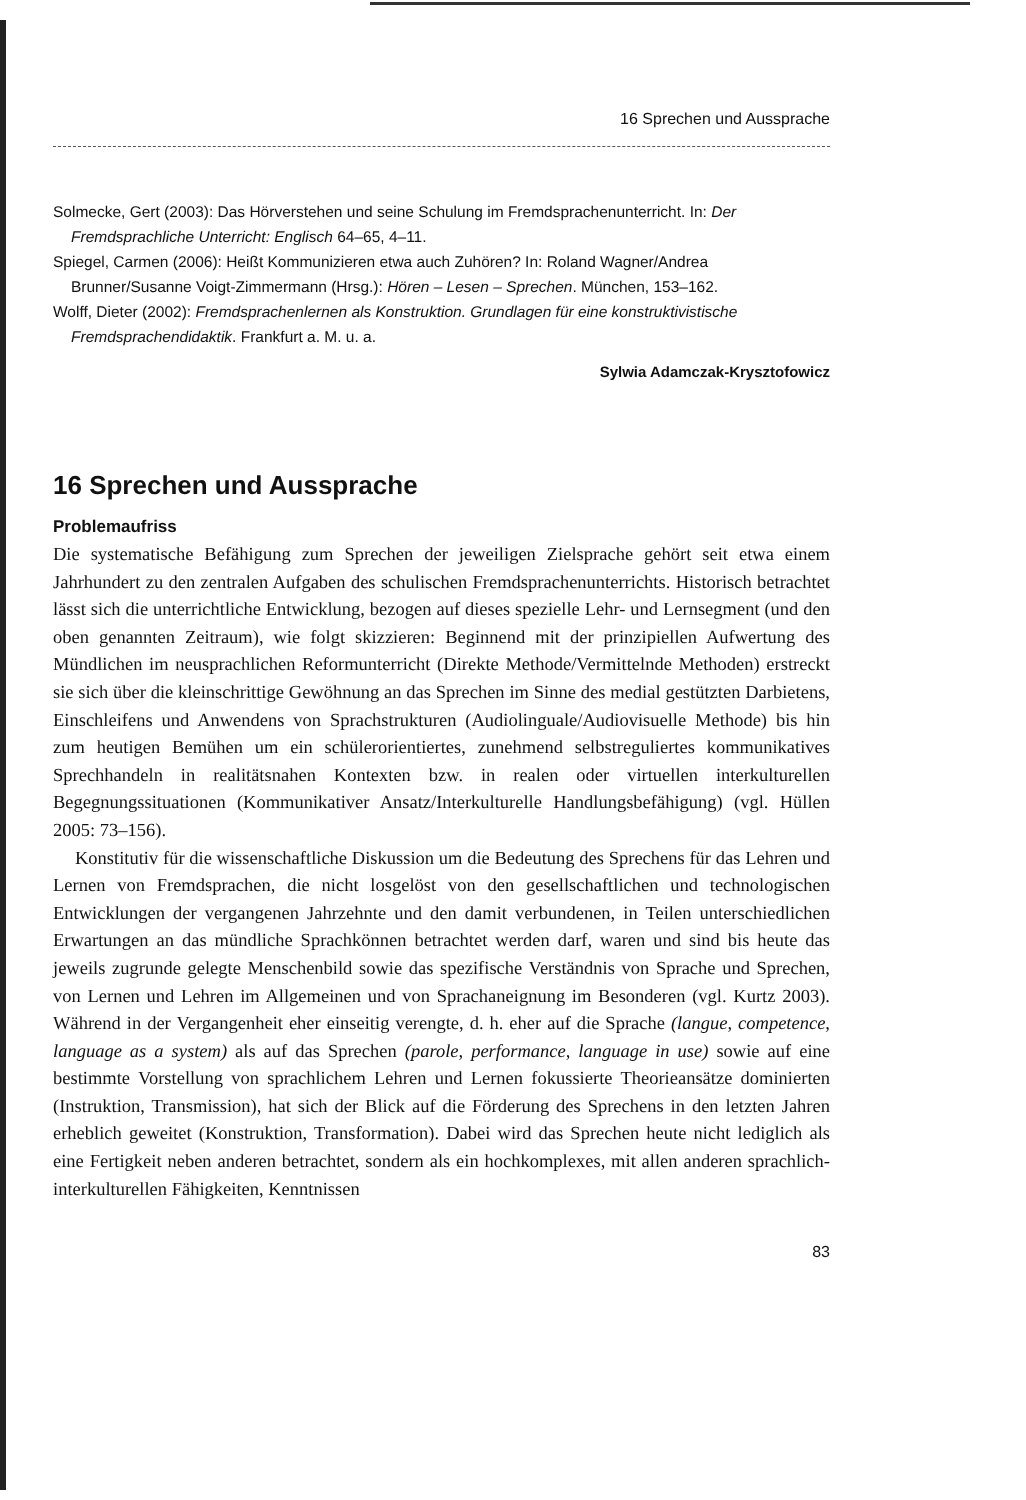16 Sprechen und Aussprache
Solmecke, Gert (2003): Das Hörverstehen und seine Schulung im Fremdsprachenunterricht. In: Der Fremdsprachliche Unterricht: Englisch 64–65, 4–11.
Spiegel, Carmen (2006): Heißt Kommunizieren etwa auch Zuhören? In: Roland Wagner/Andrea Brunner/Susanne Voigt-Zimmermann (Hrsg.): Hören – Lesen – Sprechen. München, 153–162.
Wolff, Dieter (2002): Fremdsprachenlernen als Konstruktion. Grundlagen für eine konstruktivistische Fremdsprachendidaktik. Frankfurt a. M. u. a.
Sylwia Adamczak-Krysztofowicz
16 Sprechen und Aussprache
Problemaufriss
Die systematische Befähigung zum Sprechen der jeweiligen Zielsprache gehört seit etwa einem Jahrhundert zu den zentralen Aufgaben des schulischen Fremdsprachenunterrichts. Historisch betrachtet lässt sich die unterrichtliche Entwicklung, bezogen auf dieses spezielle Lehr- und Lernsegment (und den oben genannten Zeitraum), wie folgt skizzieren: Beginnend mit der prinzipiellen Aufwertung des Mündlichen im neusprachlichen Reformunterricht (Direkte Methode/Vermittelnde Methoden) erstreckt sie sich über die kleinschrittige Gewöhnung an das Sprechen im Sinne des medial gestützten Darbietens, Einschleifens und Anwendens von Sprachstrukturen (Audiolinguale/Audiovisuelle Methode) bis hin zum heutigen Bemühen um ein schülerorientiertes, zunehmend selbstreguliertes kommunikatives Sprechhandeln in realitätsnahen Kontexten bzw. in realen oder virtuellen interkulturellen Begegnungssituationen (Kommunikativer Ansatz/Interkulturelle Handlungsbefähigung) (vgl. Hüllen 2005: 73–156).
Konstitutiv für die wissenschaftliche Diskussion um die Bedeutung des Sprechens für das Lehren und Lernen von Fremdsprachen, die nicht losgelöst von den gesellschaftlichen und technologischen Entwicklungen der vergangenen Jahrzehnte und den damit verbundenen, in Teilen unterschiedlichen Erwartungen an das mündliche Sprachkönnen betrachtet werden darf, waren und sind bis heute das jeweils zugrunde gelegte Menschenbild sowie das spezifische Verständnis von Sprache und Sprechen, von Lernen und Lehren im Allgemeinen und von Sprachaneignung im Besonderen (vgl. Kurtz 2003). Während in der Vergangenheit eher einseitig verengte, d. h. eher auf die Sprache (langue, competence, language as a system) als auf das Sprechen (parole, performance, language in use) sowie auf eine bestimmte Vorstellung von sprachlichem Lehren und Lernen fokussierte Theorieansätze dominierten (Instruktion, Transmission), hat sich der Blick auf die Förderung des Sprechens in den letzten Jahren erheblich geweitet (Konstruktion, Transformation). Dabei wird das Sprechen heute nicht lediglich als eine Fertigkeit neben anderen betrachtet, sondern als ein hochkomplexes, mit allen anderen sprachlich-interkulturellen Fähigkeiten, Kenntnissen
83